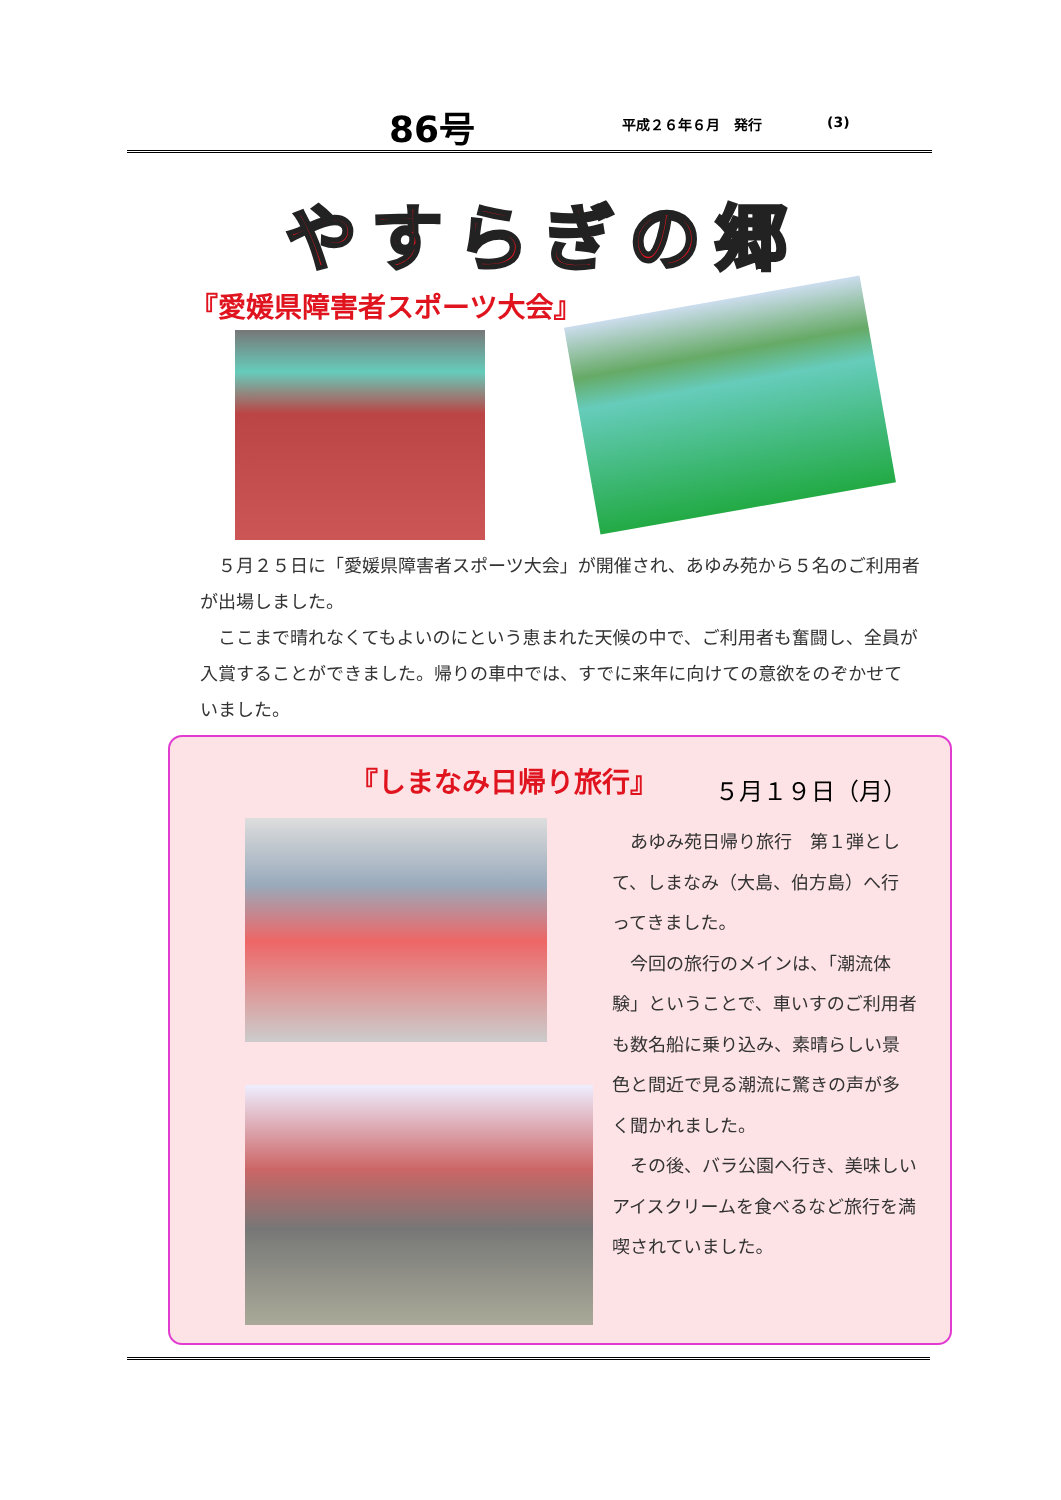86号 平成２６年６月　発行 (3)
やすらぎの郷
『愛媛県障害者スポーツ大会』
５月２５日に「愛媛県障害者スポーツ大会」が開催され、あゆみ苑から５名のご利用者が出場しました。
ここまで晴れなくてもよいのにという恵まれた天候の中で、ご利用者も奮闘し、全員が入賞することができました。帰りの車中では、すでに来年に向けての意欲をのぞかせていました。
『しまなみ日帰り旅行』 ５月１９日（月）
あゆみ苑日帰り旅行　第１弾として、しまなみ（大島、伯方島）へ行ってきました。
今回の旅行のメインは、「潮流体験」ということで、車いすのご利用者も数名船に乗り込み、素晴らしい景色と間近で見る潮流に驚きの声が多く聞かれました。
その後、バラ公園へ行き、美味しいアイスクリームを食べるなど旅行を満喫されていました。